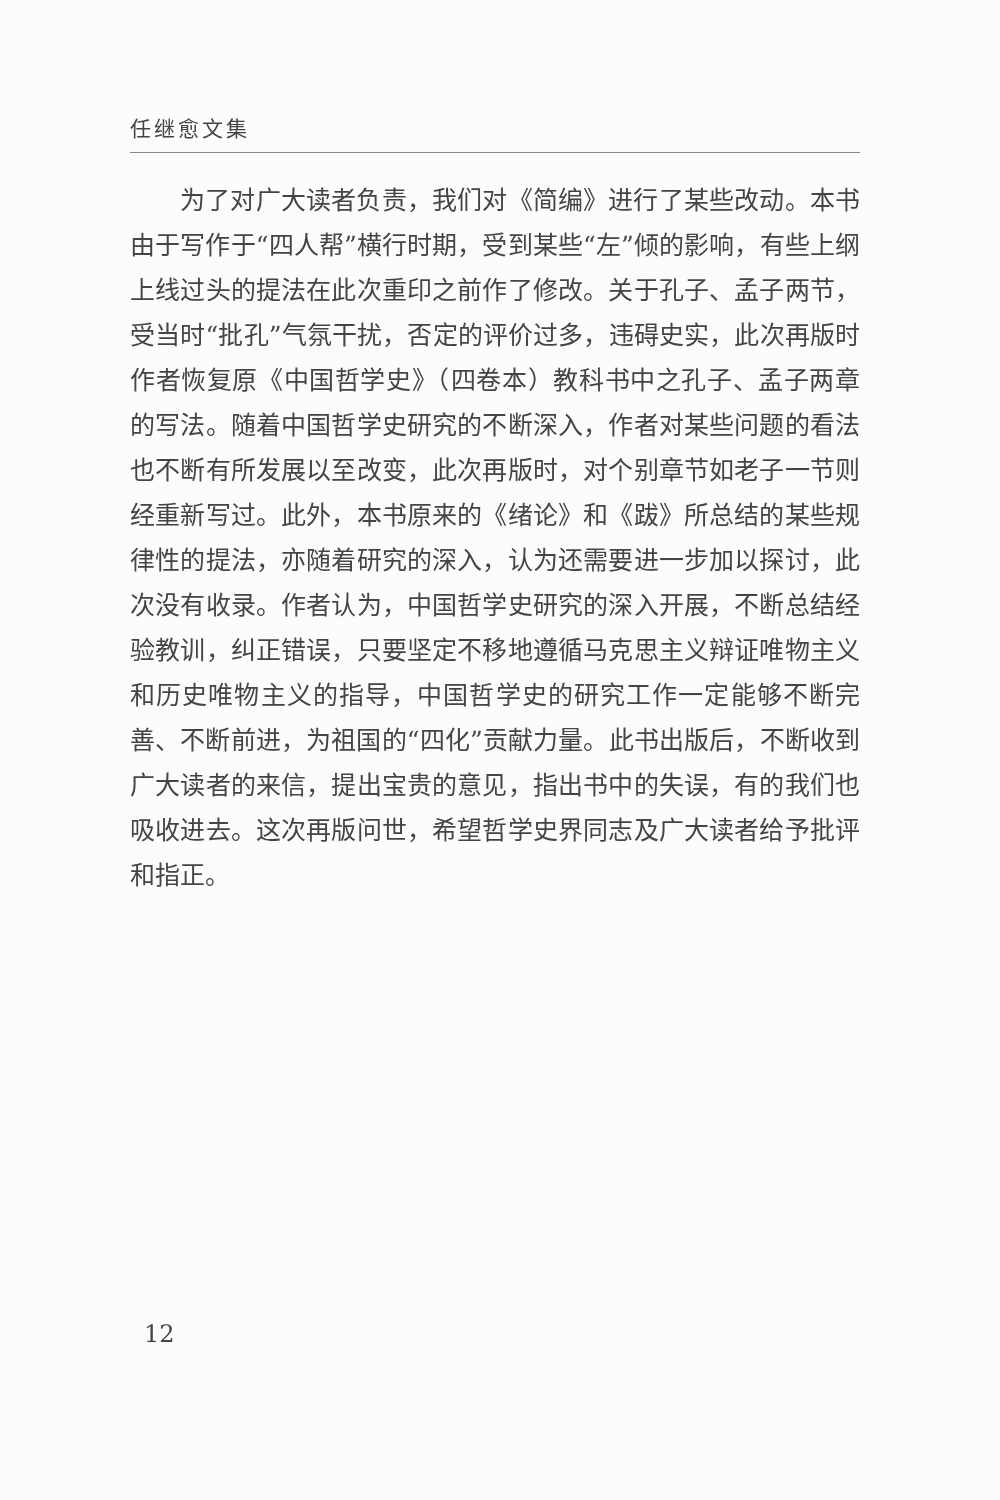任继愈文集
为了对广大读者负责，我们对《简编》进行了某些改动。本书由于写作于“四人帮”横行时期，受到某些“左”倾的影响，有些上纲上线过头的提法在此次重印之前作了修改。关于孔子、孟子两节，受当时“批孔”气氛干扰，否定的评价过多，违碍史实，此次再版时作者恢复原《中国哲学史》（四卷本）教科书中之孔子、孟子两章的写法。随着中国哲学史研究的不断深入，作者对某些问题的看法也不断有所发展以至改变，此次再版时，对个别章节如老子一节则经重新写过。此外，本书原来的《绪论》和《跋》所总结的某些规律性的提法，亦随着研究的深入，认为还需要进一步加以探讨，此次没有收录。作者认为，中国哲学史研究的深入开展，不断总结经验教训，纠正错误，只要坚定不移地遵循马克思主义辩证唯物主义和历史唯物主义的指导，中国哲学史的研究工作一定能够不断完善、不断前进，为祖国的“四化”贡献力量。此书出版后，不断收到广大读者的来信，提出宝贵的意见，指出书中的失误，有的我们也吸收进去。这次再版问世，希望哲学史界同志及广大读者给予批评和指正。
12